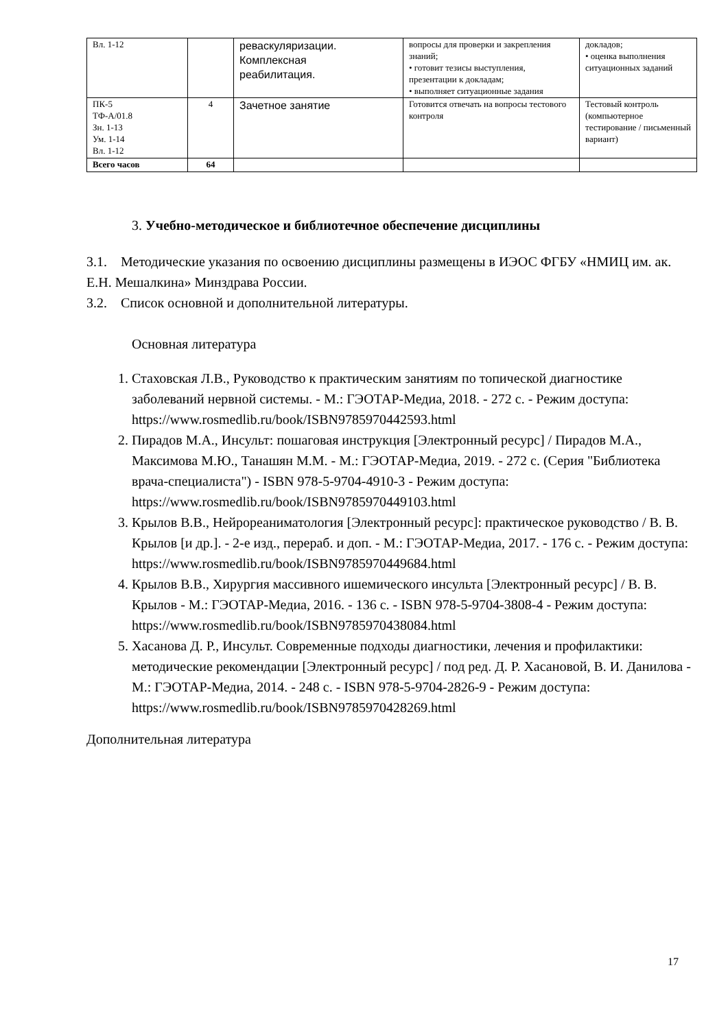| Вл. 1-12 | | реваскуляризации. Комплексная реабилитация. | вопросы для проверки и закрепления знаний; • готовит тезисы выступления, презентации к докладам; • выполняет ситуационные задания | докладов; • оценка выполнения ситуационных заданий |
| ПК-5 ТФ-А/01.8 Зн. 1-13 Ум. 1-14 Вл. 1-12 | 4 | Зачетное занятие | Готовится отвечать на вопросы тестового контроля | Тестовый контроль (компьютерное тестирование / письменный вариант) |
| Всего часов | 64 | | | |
3. Учебно-методическое и библиотечное обеспечение дисциплины
3.1. Методические указания по освоению дисциплины размещены в ИЭОС ФГБУ «НМИЦ им. ак. Е.Н. Мешалкина» Минздрава России.
3.2. Список основной и дополнительной литературы.
Основная литература
1. Стаховская Л.В., Руководство к практическим занятиям по топической диагностике заболеваний нервной системы. - М.: ГЭОТАР-Медиа, 2018. - 272 с. - Режим доступа: https://www.rosmedlib.ru/book/ISBN9785970442593.html
2. Пирадов М.А., Инсульт: пошаговая инструкция [Электронный ресурс] / Пирадов М.А., Максимова М.Ю., Танашян М.М. - М.: ГЭОТАР-Медиа, 2019. - 272 с. (Серия "Библиотека врача-специалиста") - ISBN 978-5-9704-4910-3 - Режим доступа: https://www.rosmedlib.ru/book/ISBN9785970449103.html
3. Крылов В.В., Нейрореаниматология [Электронный ресурс]: практическое руководство / В. В. Крылов [и др.]. - 2-е изд., перераб. и доп. - М.: ГЭОТАР-Медиа, 2017. - 176 с. - Режим доступа: https://www.rosmedlib.ru/book/ISBN9785970449684.html
4. Крылов В.В., Хирургия массивного ишемического инсульта [Электронный ресурс] / В. В. Крылов - М.: ГЭОТАР-Медиа, 2016. - 136 с. - ISBN 978-5-9704-3808-4 - Режим доступа: https://www.rosmedlib.ru/book/ISBN9785970438084.html
5. Хасанова Д. Р., Инсульт. Современные подходы диагностики, лечения и профилактики: методические рекомендации [Электронный ресурс] / под ред. Д. Р. Хасановой, В. И. Данилова - М.: ГЭОТАР-Медиа, 2014. - 248 с. - ISBN 978-5-9704-2826-9 - Режим доступа: https://www.rosmedlib.ru/book/ISBN9785970428269.html
Дополнительная литература
17